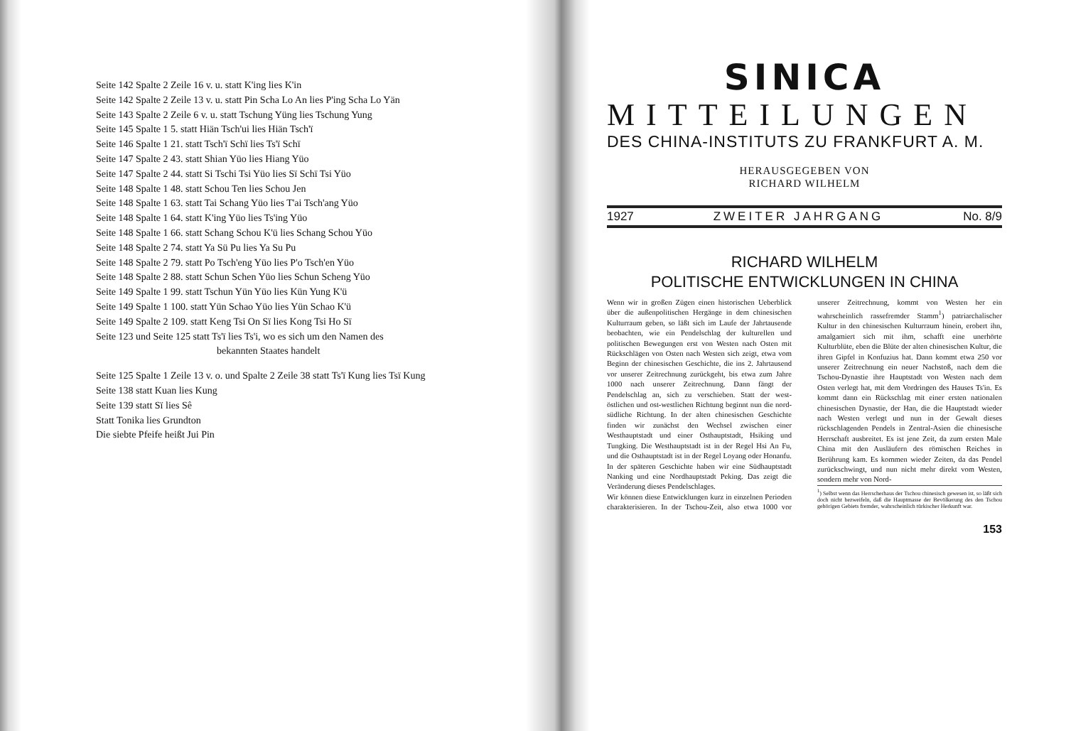Seite 142 Spalte 2 Zeile 16 v. u. statt K'ing lies K'in
Seite 142 Spalte 2 Zeile 13 v. u. statt Pin Scha Lo An lies P'ing Scha Lo Yän
Seite 143 Spalte 2 Zeile 6 v. u. statt Tschung Yüng lies Tschung Yung
Seite 145 Spalte 1 5. statt Hiän Tsch'ui lies Hiän Tsch'ï
Seite 146 Spalte 1 21. statt Tsch'ï Schï lies Ts'ï Schï
Seite 147 Spalte 2 43. statt Shian Yüo lies Hiang Yüo
Seite 147 Spalte 2 44. statt Si Tschi Tsi Yüo lies Sï Schï Tsi Yüo
Seite 148 Spalte 1 48. statt Schou Ten lies Schou Jen
Seite 148 Spalte 1 63. statt Tai Schang Yüo lies T'ai Tsch'ang Yüo
Seite 148 Spalte 1 64. statt K'ing Yüo lies Ts'ing Yüo
Seite 148 Spalte 1 66. statt Schang Schou K'ü lies Schang Schou Yüo
Seite 148 Spalte 2 74. statt Ya Sü Pu lies Ya Su Pu
Seite 148 Spalte 2 79. statt Po Tsch'eng Yüo lies P'o Tsch'en Yüo
Seite 148 Spalte 2 88. statt Schun Schen Yüo lies Schun Scheng Yüo
Seite 149 Spalte 1 99. statt Tschun Yün Yüo lies Kün Yung K'ü
Seite 149 Spalte 1 100. statt Yün Schao Yüo lies Yün Schao K'ü
Seite 149 Spalte 2 109. statt Keng Tsi On Sï lies Kong Tsi Ho Sï
Seite 123 und Seite 125 statt Ts'ï lies Ts'i, wo es sich um den Namen des
bekannten Staates handelt
Seite 125 Spalte 1 Zeile 13 v. o. und Spalte 2 Zeile 38 statt Ts'ï Kung lies Tsï Kung
Seite 138 statt Kuan lies Kung
Seite 139 statt Sï lies Sê
Statt Tonika lies Grundton
Die siebte Pfeife heißt Jui Pin
SINICA
MITTEILUNGEN
DES CHINA-INSTITUTS ZU FRANKFURT A. M.
HERAUSGEGEBEN VON
RICHARD WILHELM
1927 ZWEITER JAHRGANG No. 8/9
RICHARD WILHELM
POLITISCHE ENTWICKLUNGEN IN CHINA
Wenn wir in großen Zügen einen historischen Ueberblick über die außenpolitischen Hergänge in dem chinesischen Kulturraum geben, so läßt sich im Laufe der Jahrtausende beobachten, wie ein Pendelschlag der kulturellen und politischen Bewegungen erst von Westen nach Osten mit Rückschlägen von Osten nach Westen sich zeigt, etwa vom Beginn der chinesischen Geschichte, die ins 2. Jahrtausend vor unserer Zeitrechnung zurückgeht, bis etwa zum Jahre 1000 nach unserer Zeitrechnung. Dann fängt der Pendelschlag an, sich zu verschieben. Statt der west-östlichen und ost-westlichen Richtung beginnt nun die nord-südliche Richtung. In der alten chinesischen Geschichte finden wir zunächst den Wechsel zwischen einer Westhauptstadt und einer Osthauptstadt, Hsiking und Tungking. Die Westhauptstadt ist in der Regel Hsi An Fu, und die Osthauptstadt ist in der Regel Loyang oder Honanfu. In der späteren Geschichte haben wir eine Südhauptstadt Nanking und eine Nordhauptstadt Peking. Das zeigt die Veränderung dieses Pendelschlages.
Wir können diese Entwicklungen kurz in einzelnen Perioden charakterisieren. In der Tschou-Zeit, also etwa 1000 vor unserer Zeitrechnung, kommt von Westen her ein wahrscheinlich rassefremder Stamm<sup>1</sup>) patriarchalischer Kultur in den chinesischen Kulturraum hinein, erobert ihn, amalgamiert sich mit ihm, schafft eine unerhörte Kulturblüte, eben die Blüte der alten chinesischen Kultur, die ihren Gipfel in Konfuzius hat. Dann kommt etwa 250 vor unserer Zeitrechnung ein neuer Nachstoß, nach dem die Tschou-Dynastie ihre Hauptstadt von Westen nach dem Osten verlegt hat, mit dem Vordringen des Hauses Ts'in. Es kommt dann ein Rückschlag mit einer ersten nationalen chinesischen Dynastie, der Han, die die Hauptstadt wieder nach Westen verlegt und nun in der Gewalt dieses rückschlagenden Pendels in Zentral-Asien die chinesische Herrschaft ausbreitet. Es ist jene Zeit, da zum ersten Male China mit den Ausläufern des römischen Reiches in Berührung kam. Es kommen wieder Zeiten, da das Pendel zurückschwingt, und nun nicht mehr direkt vom Westen, sondern mehr von Nord-
<sup>1</sup>) Selbst wenn das Herrscherhaus der Tschou chinesisch gewesen ist, so läßt sich doch nicht bezweifeln, daß die Hauptmasse der Bevölkerung des den Tschou gehörigen Gebiets fremder, wahrscheinlich türkischer Herkunft war.
153